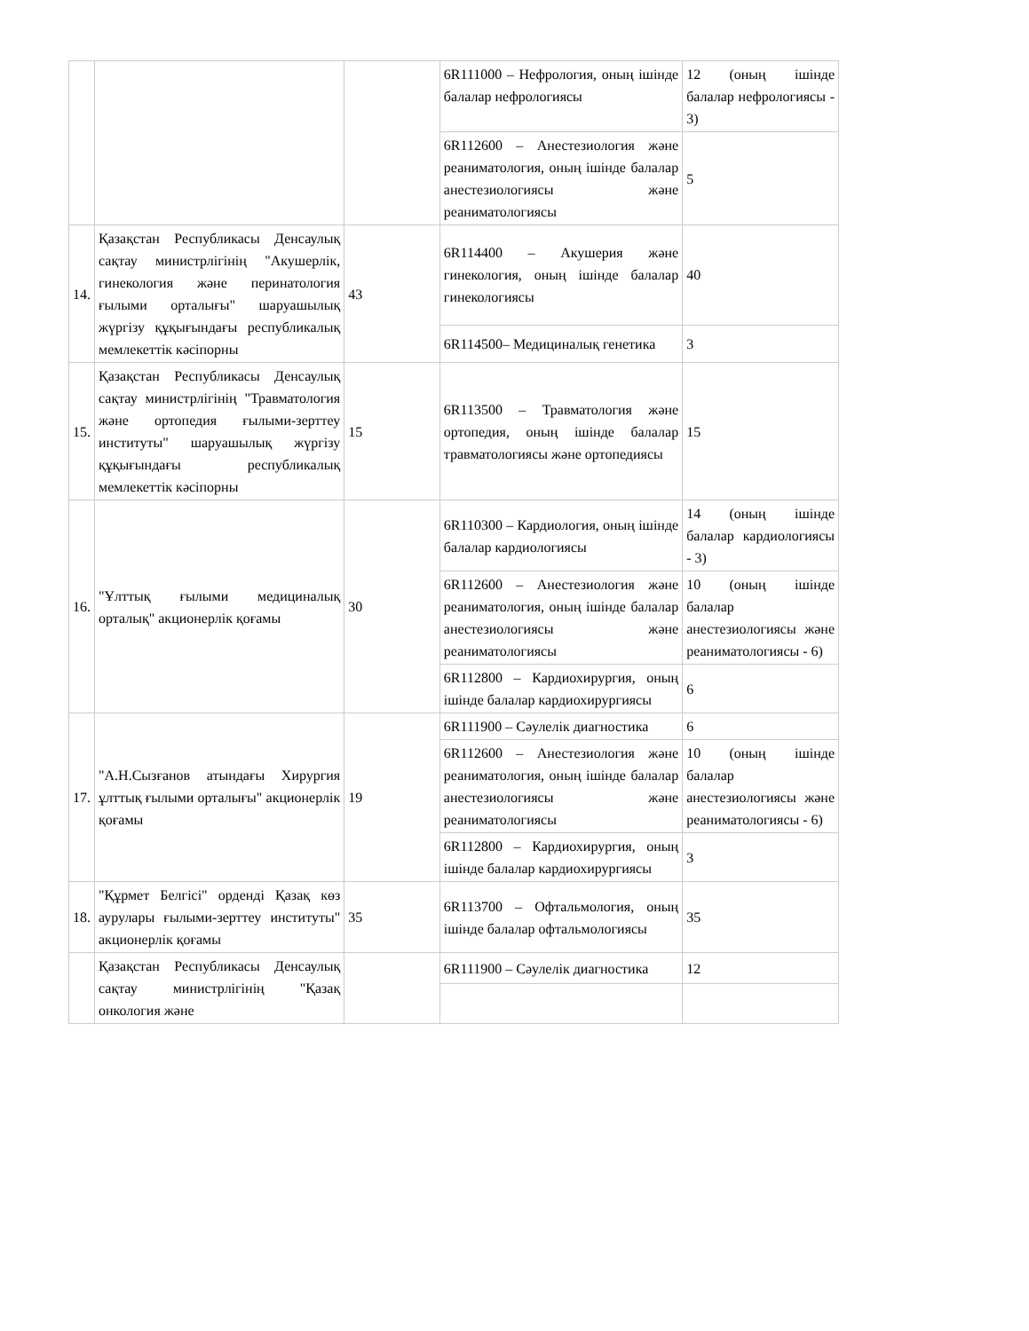| | | | 6R111000 – Нефрология, оның ішінде балалар нефрологиясы | 12 (оның ішінде балалар нефрологиясы - 3) |
| | | | 6R112600 – Анестезиология және реаниматология, оның ішінде балалар анестезиологиясы және реаниматологиясы | 5 |
| 14. | Қазақстан Республикасы Денсаулық сақтау министрлігінің "Акушерлік, гинекология және перинатология ғылыми орталығы" шаруашылық жүргізу құқығындағы республикалық мемлекеттік кәсіпорны | 43 | 6R114400 – Акушерия және гинекология, оның ішінде балалар гинекологиясы | 40 |
| | | | 6R114500– Медициналық генетика | 3 |
| 15. | Қазақстан Республикасы Денсаулық сақтау министрлігінің "Травматология және ортопедия ғылыми-зерттеу институты" шаруашылық жүргізу құқығындағы республикалық мемлекеттік кәсіпорны | 15 | 6R113500 – Травматология және ортопедия, оның ішінде балалар травматологиясы және ортопедиясы | 15 |
| 16. | "Ұлттық ғылыми медициналық орталық" акционерлік қоғамы | 30 | 6R110300 – Кардиология, оның ішінде балалар кардиологиясы | 14 (оның ішінде балалар кардиологиясы - 3) |
| | | | 6R112600 – Анестезиология және реаниматология, оның ішінде балалар анестезиологиясы және реаниматологиясы | 10 (оның ішінде балалар анестезиологиясы және реаниматологиясы - 6) |
| | | | 6R112800 – Кардиохирургия, оның ішінде балалар кардиохирургиясы | 6 |
| 17. | "А.Н.Сызғанов атындағы Хирургия ұлттық ғылыми орталығы" акционерлік қоғамы | 19 | 6R111900 – Сәулелік диагностика | 6 |
| | | | 6R112600 – Анестезиология және реаниматология, оның ішінде балалар анестезиологиясы және реаниматологиясы | 10 (оның ішінде балалар анестезиологиясы және реаниматологиясы - 6) |
| | | | 6R112800 – Кардиохирургия, оның ішінде балалар кардиохирургиясы | 3 |
| 18. | "Құрмет Белгісі" орденді Қазақ көз аурулары ғылыми-зерттеу институты" акционерлік қоғамы | 35 | 6R113700 – Офтальмология, оның ішінде балалар офтальмологиясы | 35 |
| | Қазақстан Республикасы Денсаулық сақтау министрлігінің "Қазақ онкология және | | 6R111900 – Сәулелік диагностика | 12 |